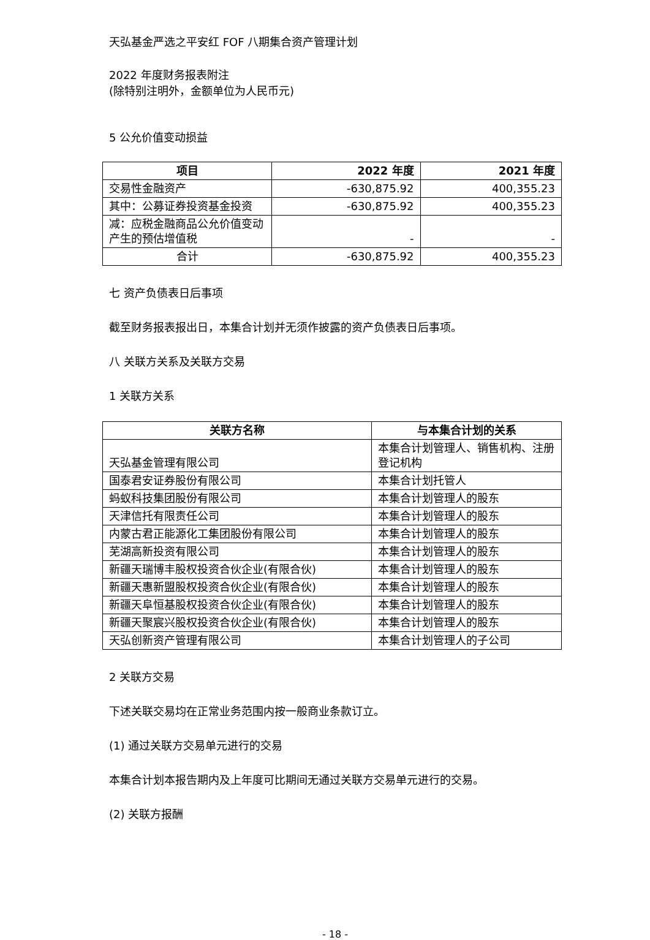天弘基金严选之平安红 FOF 八期集合资产管理计划
2022 年度财务报表附注
(除特别注明外，金额单位为人民币元)
5 公允价值变动损益
| 项目 | 2022 年度 | 2021 年度 |
| --- | --- | --- |
| 交易性金融资产 | -630,875.92 | 400,355.23 |
| 其中：公募证券投资基金投资 | -630,875.92 | 400,355.23 |
| 减：应税金融商品公允价值变动产生的预估增值税 | - | - |
| 合计 | -630,875.92 | 400,355.23 |
七 资产负债表日后事项
截至财务报表报出日，本集合计划并无须作披露的资产负债表日后事项。
八 关联方关系及关联方交易
1 关联方关系
| 关联方名称 | 与本集合计划的关系 |
| --- | --- |
| 天弘基金管理有限公司 | 本集合计划管理人、销售机构、注册登记机构 |
| 国泰君安证券股份有限公司 | 本集合计划托管人 |
| 蚂蚁科技集团股份有限公司 | 本集合计划管理人的股东 |
| 天津信托有限责任公司 | 本集合计划管理人的股东 |
| 内蒙古君正能源化工集团股份有限公司 | 本集合计划管理人的股东 |
| 芜湖高新投资有限公司 | 本集合计划管理人的股东 |
| 新疆天瑞博丰股权投资合伙企业(有限合伙) | 本集合计划管理人的股东 |
| 新疆天惠新盟股权投资合伙企业(有限合伙) | 本集合计划管理人的股东 |
| 新疆天阜恒基股权投资合伙企业(有限合伙) | 本集合计划管理人的股东 |
| 新疆天聚宸兴股权投资合伙企业(有限合伙) | 本集合计划管理人的股东 |
| 天弘创新资产管理有限公司 | 本集合计划管理人的子公司 |
2 关联方交易
下述关联交易均在正常业务范围内按一般商业条款订立。
(1) 通过关联方交易单元进行的交易
本集合计划本报告期内及上年度可比期间无通过关联方交易单元进行的交易。
(2) 关联方报酬
- 18 -